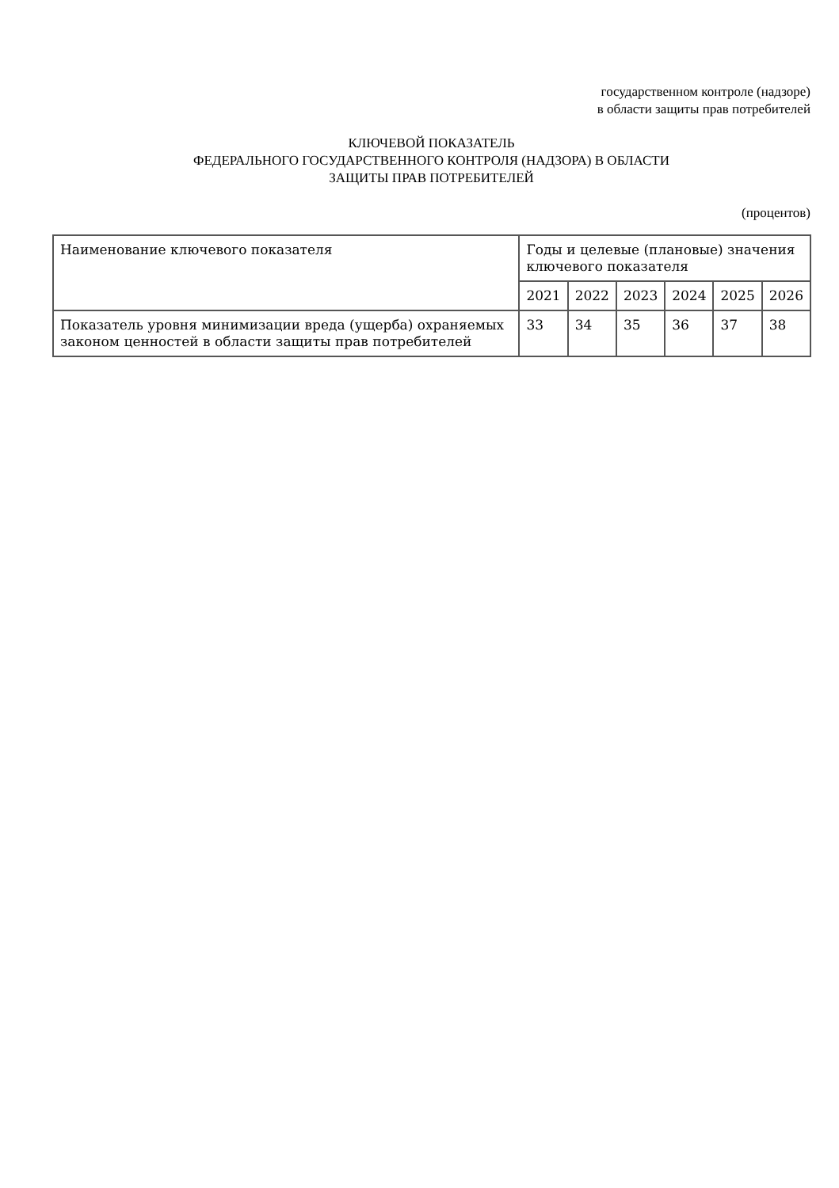государственном контроле (надзоре)
в области защиты прав потребителей
КЛЮЧЕВОЙ ПОКАЗАТЕЛЬ
ФЕДЕРАЛЬНОГО ГОСУДАРСТВЕННОГО КОНТРОЛЯ (НАДЗОРА) В ОБЛАСТИ
ЗАЩИТЫ ПРАВ ПОТРЕБИТЕЛЕЙ
(процентов)
| Наименование ключевого показателя | Годы и целевые (плановые) значения ключевого показателя | | | | | |
| --- | --- | --- | --- | --- | --- | --- |
| | 2021 | 2022 | 2023 | 2024 | 2025 | 2026 |
| Показатель уровня минимизации вреда (ущерба) охраняемых законом ценностей в области защиты прав потребителей | 33 | 34 | 35 | 36 | 37 | 38 |